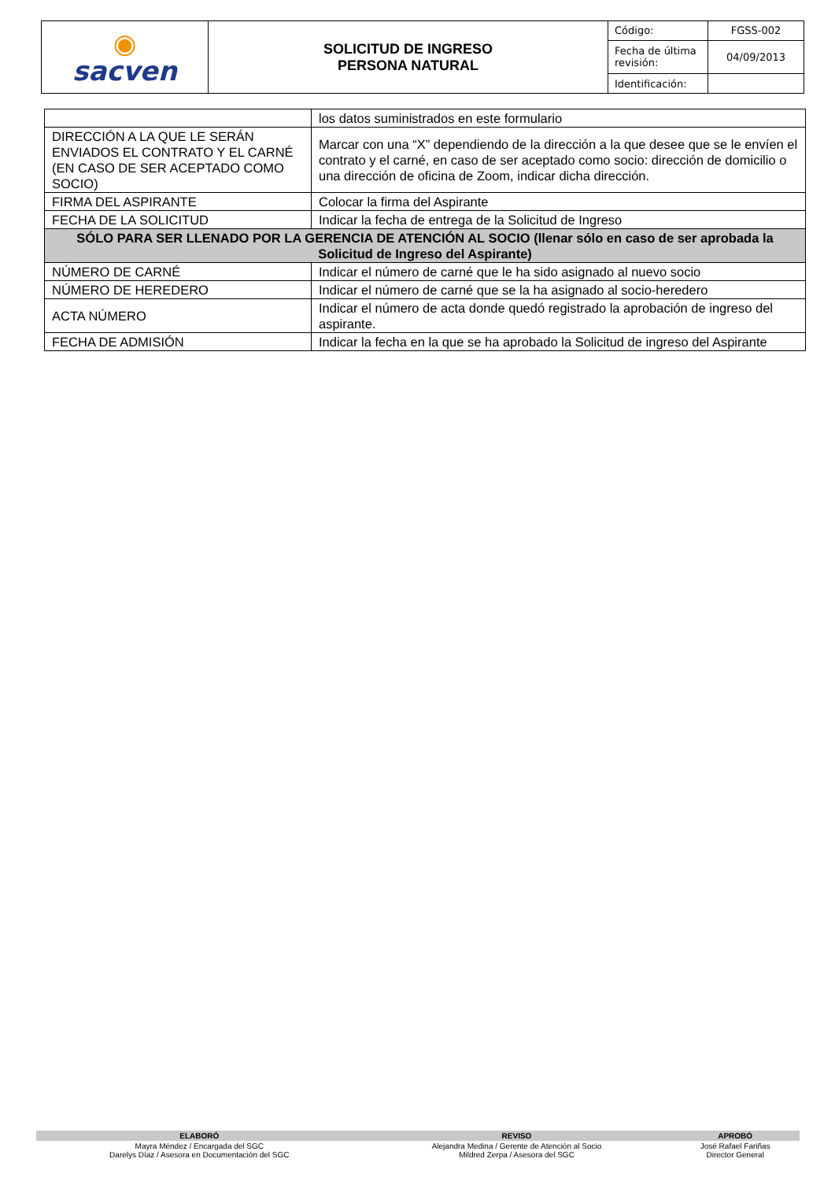| ◉ sacven | SOLICITUD DE INGRESO PERSONA NATURAL | Código: | FGSS-002 |
| | | Fecha de última revisión: | 04/09/2013 |
| | | Identificación: | |
| | los datos suministrados en este formulario |
| DIRECCIÓN A LA QUE LE SERÁN ENVIADOS EL CONTRATO Y EL CARNÉ (EN CASO DE SER ACEPTADO COMO SOCIO) | Marcar con una “X” dependiendo de la dirección a la que desee que se le envíen el contrato y el carné, en caso de ser aceptado como socio: dirección de domicilio o una dirección de oficina de Zoom, indicar dicha dirección. |
| FIRMA DEL ASPIRANTE | Colocar la firma del Aspirante |
| FECHA DE LA SOLICITUD | Indicar la fecha de entrega de la Solicitud de Ingreso |
| SÓLO PARA SER LLENADO POR LA GERENCIA DE ATENCIÓN AL SOCIO (llenar sólo en caso de ser aprobada la Solicitud de Ingreso del Aspirante) | |
| NÚMERO DE CARNÉ | Indicar el número de carné que le ha sido asignado al nuevo socio |
| NÚMERO DE HEREDERO | Indicar el número de carné que se la ha asignado al socio-heredero |
| ACTA NÚMERO | Indicar el número de acta donde quedó registrado la aprobación de ingreso del aspirante. |
| FECHA DE ADMISIÓN | Indicar la fecha en la que se ha aprobado la Solicitud de ingreso del Aspirante |
| ELABORÓ | REVISO | APROBÓ |
| --- | --- | --- |
| Mayra Méndez / Encargada del SGC Darelys Díaz / Asesora en Documentación del SGC | Alejandra Medina / Gerente de Atención al Socio Mildred Zerpa / Asesora del SGC | José Rafael Fariñas Director General |